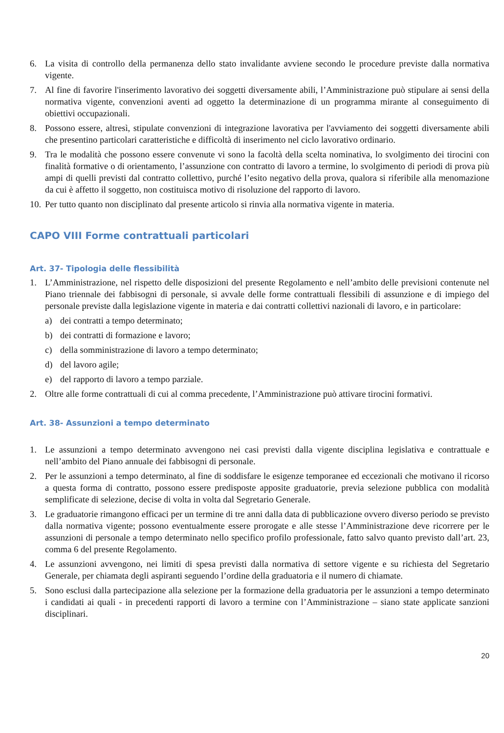6. La visita di controllo della permanenza dello stato invalidante avviene secondo le procedure previste dalla normativa vigente.
7. Al fine di favorire l'inserimento lavorativo dei soggetti diversamente abili, l’Amministrazione può stipulare ai sensi della normativa vigente, convenzioni aventi ad oggetto la determinazione di un programma mirante al conseguimento di obiettivi occupazionali.
8. Possono essere, altresì, stipulate convenzioni di integrazione lavorativa per l'avviamento dei soggetti diversamente abili che presentino particolari caratteristiche e difficoltà di inserimento nel ciclo lavorativo ordinario.
9. Tra le modalità che possono essere convenute vi sono la facoltà della scelta nominativa, lo svolgimento dei tirocini con finalità formative o di orientamento, l’assunzione con contratto di lavoro a termine, lo svolgimento di periodi di prova più ampi di quelli previsti dal contratto collettivo, purché l’esito negativo della prova, qualora si riferibile alla menomazione da cui è affetto il soggetto, non costituisca motivo di risoluzione del rapporto di lavoro.
10. Per tutto quanto non disciplinato dal presente articolo si rinvia alla normativa vigente in materia.
CAPO VIII Forme contrattuali particolari
Art. 37- Tipologia delle flessibilità
1. L’Amministrazione, nel rispetto delle disposizioni del presente Regolamento e nell’ambito delle previsioni contenute nel Piano triennale dei fabbisogni di personale, si avvale delle forme contrattuali flessibili di assunzione e di impiego del personale previste dalla legislazione vigente in materia e dai contratti collettivi nazionali di lavoro, e in particolare:
a) dei contratti a tempo determinato;
b) dei contratti di formazione e lavoro;
c) della somministrazione di lavoro a tempo determinato;
d) del lavoro agile;
e) del rapporto di lavoro a tempo parziale.
2. Oltre alle forme contrattuali di cui al comma precedente, l’Amministrazione può attivare tirocini formativi.
Art. 38- Assunzioni a tempo determinato
1. Le assunzioni a tempo determinato avvengono nei casi previsti dalla vigente disciplina legislativa e contrattuale e nell’ambito del Piano annuale dei fabbisogni di personale.
2. Per le assunzioni a tempo determinato, al fine di soddisfare le esigenze temporanee ed eccezionali che motivano il ricorso a questa forma di contratto, possono essere predisposte apposite graduatorie, previa selezione pubblica con modalità semplificate di selezione, decise di volta in volta dal Segretario Generale.
3. Le graduatorie rimangono efficaci per un termine di tre anni dalla data di pubblicazione ovvero diverso periodo se previsto dalla normativa vigente; possono eventualmente essere prorogate e alle stesse l’Amministrazione deve ricorrere per le assunzioni di personale a tempo determinato nello specifico profilo professionale, fatto salvo quanto previsto dall’art. 23, comma 6 del presente Regolamento.
4. Le assunzioni avvengono, nei limiti di spesa previsti dalla normativa di settore vigente e su richiesta del Segretario Generale, per chiamata degli aspiranti seguendo l’ordine della graduatoria e il numero di chiamate.
5. Sono esclusi dalla partecipazione alla selezione per la formazione della graduatoria per le assunzioni a tempo determinato i candidati ai quali - in precedenti rapporti di lavoro a termine con l’Amministrazione – siano state applicate sanzioni disciplinari.
20